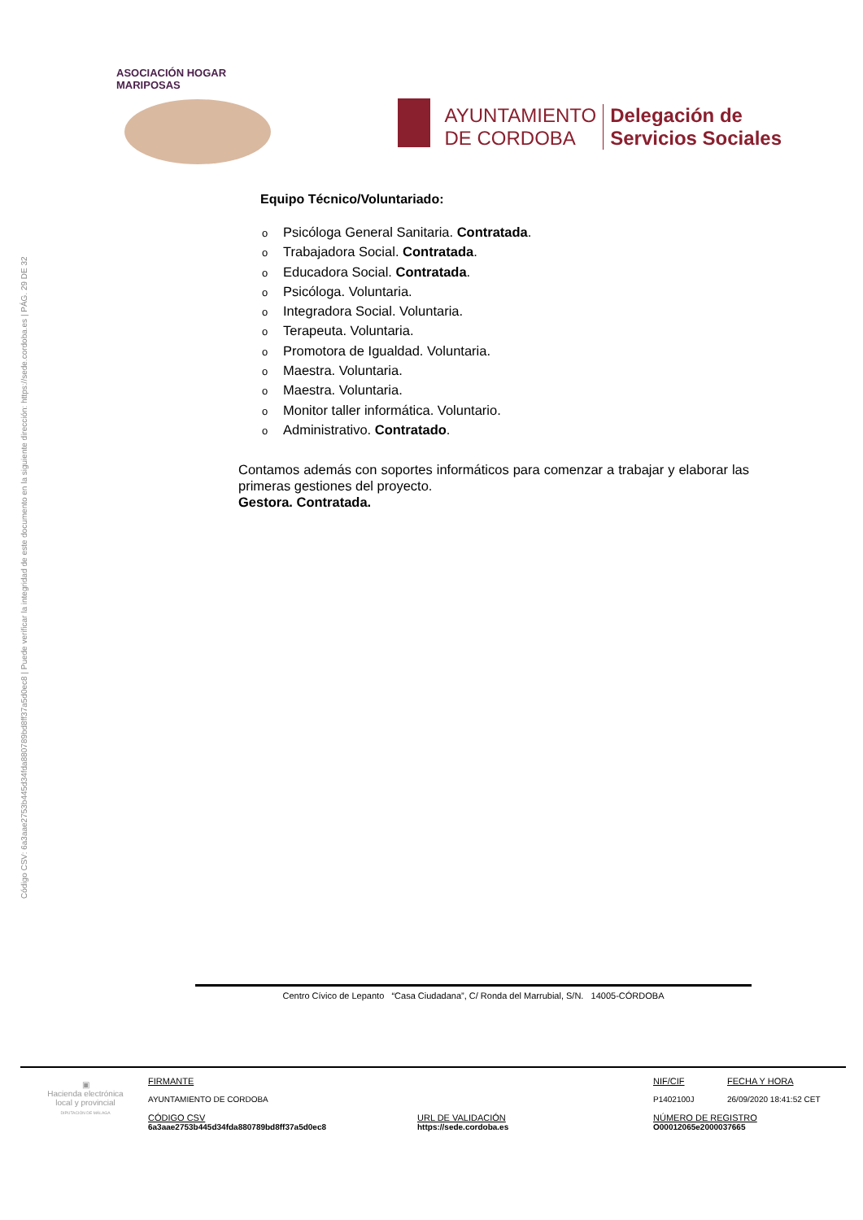Código CSV: 6a3aae2753b445d34fda880789bd8ff37a5d0ec8 | Puede verificar la integridad de este documento en la siguiente dirección: https://sede.cordoba.es | PÁG. 29 DE 32
ASOCIACIÓN HOGAR MARIPOSAS
AYUNTAMIENTO
DE CORDOBA
Delegación de
Servicios Sociales
Equipo Técnico/Voluntariado:
o Psicóloga General Sanitaria. Contratada.
o Trabajadora Social. Contratada.
o Educadora Social. Contratada.
o Psicóloga. Voluntaria.
o Integradora Social. Voluntaria.
o Terapeuta. Voluntaria.
o Promotora de Igualdad. Voluntaria.
o Maestra. Voluntaria.
o Maestra. Voluntaria.
o Monitor taller informática. Voluntario.
o Administrativo. Contratado.
Contamos además con soportes informáticos para comenzar a trabajar y elaborar las primeras gestiones del proyecto.
Gestora. Contratada.
Centro Cívico de Lepanto “Casa Ciudadana”, C/ Ronda del Marrubial, S/N. 14005-CÓRDOBA
▣
Hacienda electrónica local y provincial
DIPUTACIÓN DE MÁLAGA
FIRMANTE
AYUNTAMIENTO DE CORDOBA
CÓDIGO CSV
6a3aae2753b445d34fda880789bd8ff37a5d0ec8
URL DE VALIDACIÓN
https://sede.cordoba.es
NIF/CIF
P1402100J
FECHA Y HORA
26/09/2020 18:41:52 CET
NÚMERO DE REGISTRO
O00012065e2000037665